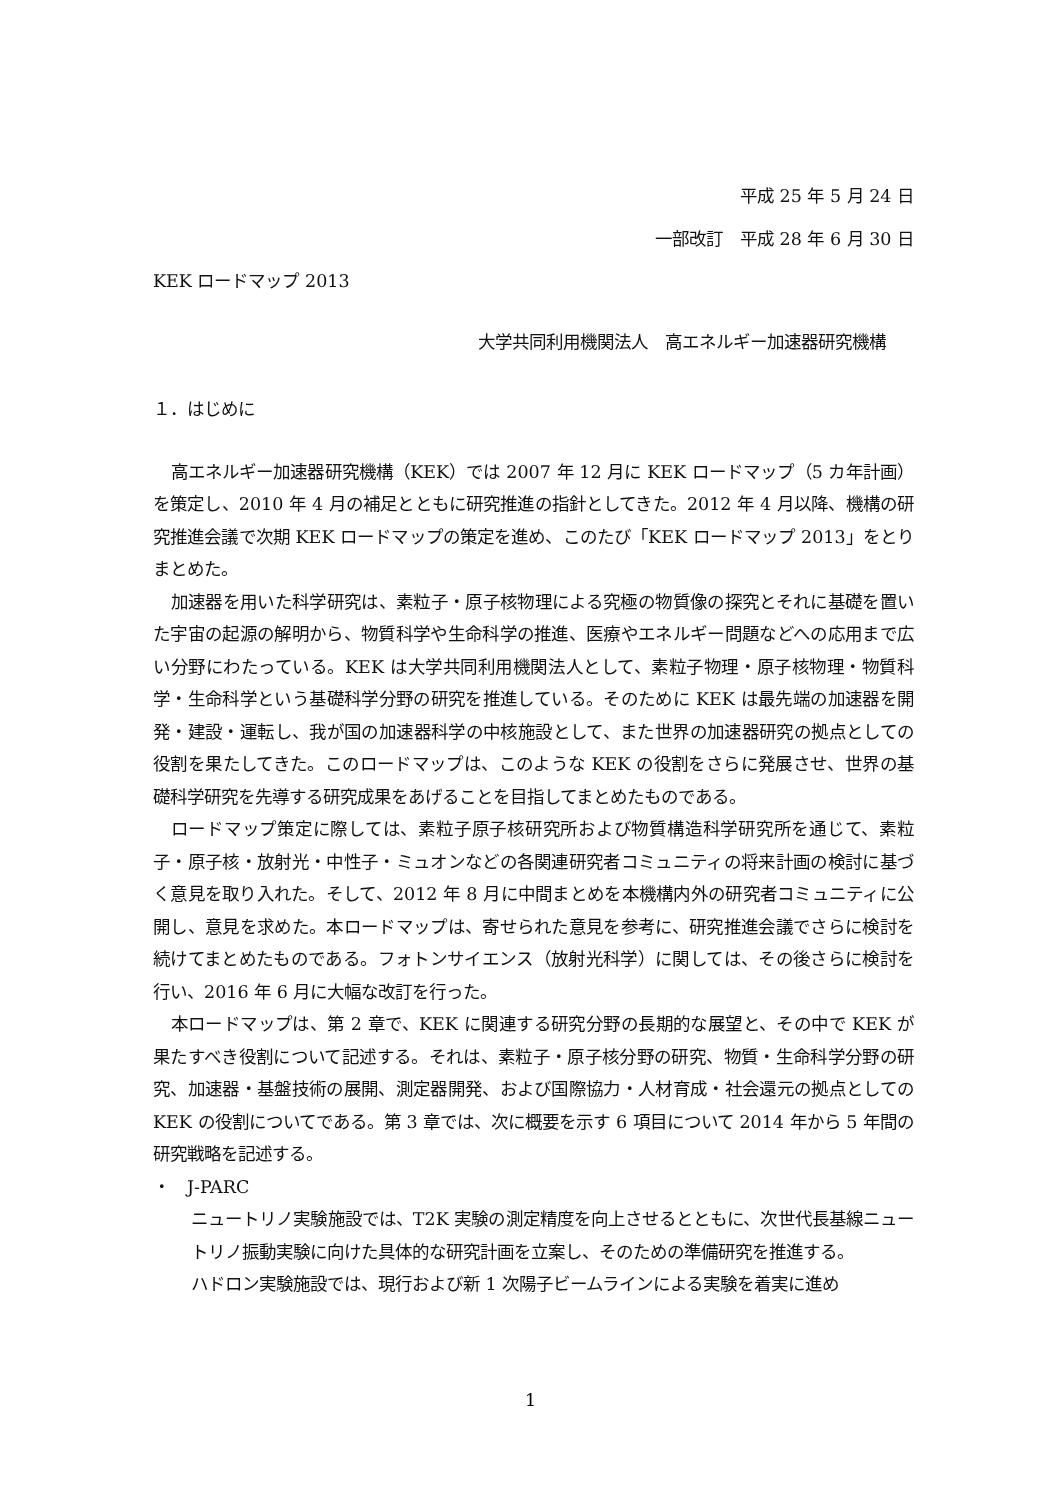平成 25 年 5 月 24 日
一部改訂　平成 28 年 6 月 30 日
KEK ロードマップ 2013
大学共同利用機関法人　高エネルギー加速器研究機構
１．はじめに
高エネルギー加速器研究機構（KEK）では 2007 年 12 月に KEK ロードマップ（5 カ年計画）を策定し、2010 年 4 月の補足とともに研究推進の指針としてきた。2012 年 4 月以降、機構の研究推進会議で次期 KEK ロードマップの策定を進め、このたび「KEK ロードマップ 2013」をとりまとめた。
加速器を用いた科学研究は、素粒子・原子核物理による究極の物質像の探究とそれに基礎を置いた宇宙の起源の解明から、物質科学や生命科学の推進、医療やエネルギー問題などへの応用まで広い分野にわたっている。KEK は大学共同利用機関法人として、素粒子物理・原子核物理・物質科学・生命科学という基礎科学分野の研究を推進している。そのために KEK は最先端の加速器を開発・建設・運転し、我が国の加速器科学の中核施設として、また世界の加速器研究の拠点としての役割を果たしてきた。このロードマップは、このような KEK の役割をさらに発展させ、世界の基礎科学研究を先導する研究成果をあげることを目指してまとめたものである。
ロードマップ策定に際しては、素粒子原子核研究所および物質構造科学研究所を通じて、素粒子・原子核・放射光・中性子・ミュオンなどの各関連研究者コミュニティの将来計画の検討に基づく意見を取り入れた。そして、2012 年 8 月に中間まとめを本機構内外の研究者コミュニティに公開し、意見を求めた。本ロードマップは、寄せられた意見を参考に、研究推進会議でさらに検討を続けてまとめたものである。フォトンサイエンス（放射光科学）に関しては、その後さらに検討を行い、2016 年 6 月に大幅な改訂を行った。
本ロードマップは、第 2 章で、KEK に関連する研究分野の長期的な展望と、その中で KEK が果たすべき役割について記述する。それは、素粒子・原子核分野の研究、物質・生命科学分野の研究、加速器・基盤技術の展開、測定器開発、および国際協力・人材育成・社会還元の拠点としての KEK の役割についてである。第 3 章では、次に概要を示す 6 項目について 2014 年から 5 年間の研究戦略を記述する。
・　J-PARC
ニュートリノ実験施設では、T2K 実験の測定精度を向上させるとともに、次世代長基線ニュートリノ振動実験に向けた具体的な研究計画を立案し、そのための準備研究を推進する。
ハドロン実験施設では、現行および新 1 次陽子ビームラインによる実験を着実に進め
1